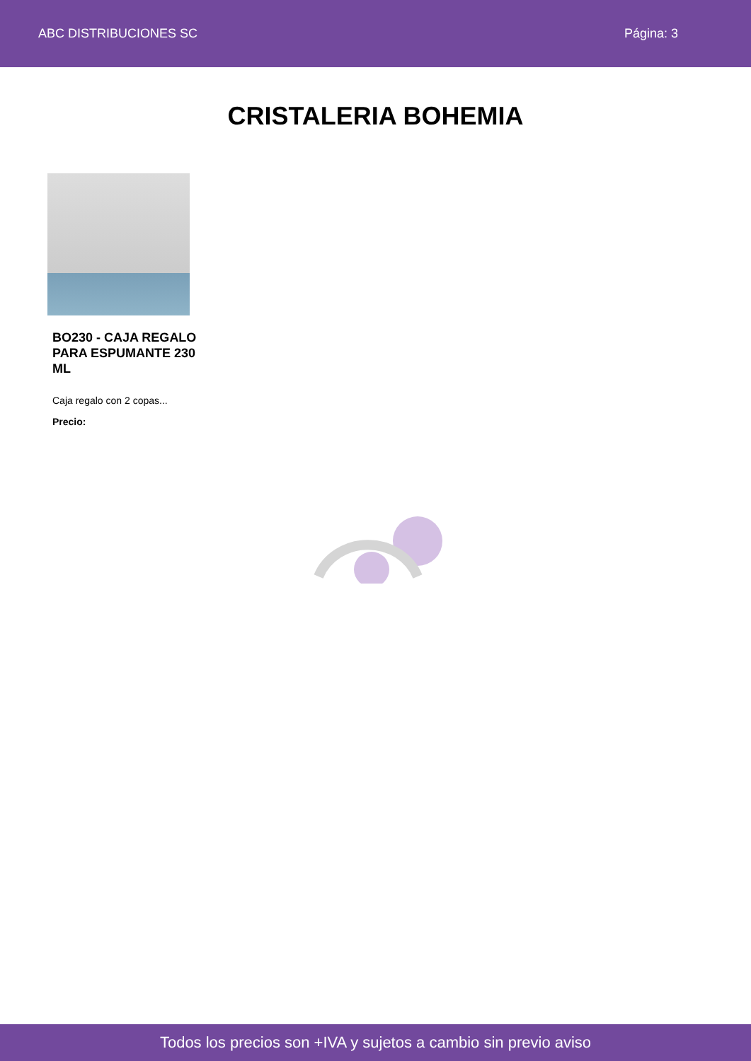ABC DISTRIBUCIONES SC Página: 3
CRISTALERIA BOHEMIA
BO230 - CAJA REGALO PARA ESPUMANTE 230 ML
Caja regalo con 2 copas...
Precio:
Todos los precios son +IVA y sujetos a cambio sin previo aviso